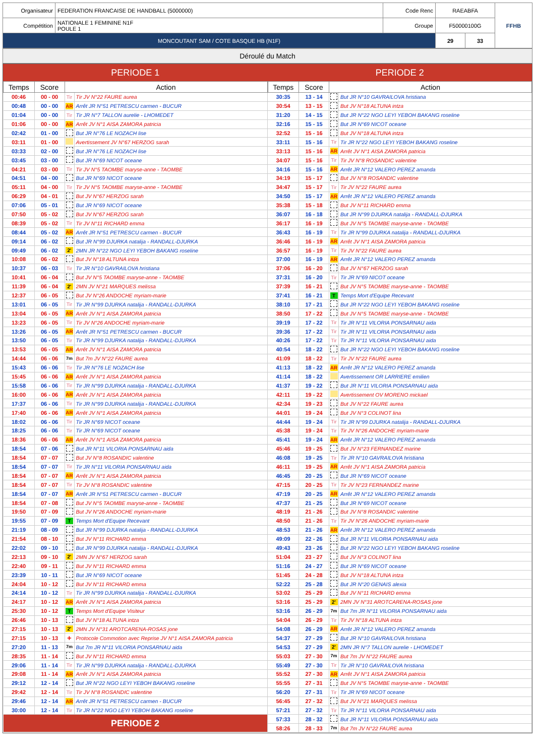| Organisateur | FEDERATION FRANCAISE DE HANDBALL (5000000) | Code Renc | RAEABFA | | FFHB |
| Compétition | NATIONALE 1 FEMININE N1F POULE 1 | Groupe | F50000100G | | |
| MONCOUTANT SAM / COTE BASQUE HB (N1F) | | | 29 | 33 | |
Déroulé du Match
PERIODE 1
| Temps | Score | Action | |
| --- | --- | --- | --- |
| 00:46 | 00 - 00 | Tir | Tir JV N°22 FAURE aurea |
| 00:48 | 00 - 00 | AR | Arrêt JR N°51 PETRESCU carmen - BUCUR |
| 01:04 | 00 - 00 | Tir | Tir JR N°7 TALLON aurelie - LHOMEDET |
| 01:06 | 00 - 00 | AR | Arrêt JV N°1 AISA ZAMORA patricia |
| 02:42 | 01 - 00 | | But JR N°76 LE NOZACH lise |
| 03:11 | 01 - 00 | | Avertissement JV N°67 HERZOG sarah |
| 03:33 | 02 - 00 | | But JR N°76 LE NOZACH lise |
| 03:45 | 03 - 00 | | But JR N°69 NICOT oceane |
| 04:21 | 03 - 00 | Tir | Tir JV N°5 TAOMBE maryse-anne - TAOMBE |
| 04:51 | 04 - 00 | | But JR N°69 NICOT oceane |
| 05:11 | 04 - 00 | Tir | Tir JV N°5 TAOMBE maryse-anne - TAOMBE |
| 06:29 | 04 - 01 | | But JV N°67 HERZOG sarah |
| 07:06 | 05 - 01 | | But JR N°69 NICOT oceane |
| 07:50 | 05 - 02 | | But JV N°67 HERZOG sarah |
| 08:39 | 05 - 02 | Tir | Tir JV N°11 RICHARD emma |
| 08:44 | 05 - 02 | AR | Arrêt JR N°51 PETRESCU carmen - BUCUR |
| 09:14 | 06 - 02 | | But JR N°99 DJURKA natalija - RANDALL-DJURKA |
| 09:49 | 06 - 02 | 2' | 2MN JR N°22 NGO LEYI YEBOH BAKANG roseline |
| 10:08 | 06 - 02 | | But JV N°18 ALTUNA intza |
| 10:37 | 06 - 03 | Tir | Tir JR N°10 GAVRAILOVA hristiana |
| 10:41 | 06 - 04 | | But JV N°5 TAOMBE maryse-anne - TAOMBE |
| 11:39 | 06 - 04 | 2' | 2MN JV N°21 MARQUES melissa |
| 12:37 | 06 - 05 | | But JV N°26 ANDOCHE myriam-marie |
| 13:01 | 06 - 05 | Tir | Tir JR N°99 DJURKA natalija - RANDALL-DJURKA |
| 13:04 | 06 - 05 | AR | Arrêt JV N°1 AISA ZAMORA patricia |
| 13:23 | 06 - 05 | Tir | Tir JV N°26 ANDOCHE myriam-marie |
| 13:26 | 06 - 05 | AR | Arrêt JR N°51 PETRESCU carmen - BUCUR |
| 13:50 | 06 - 05 | Tir | Tir JR N°99 DJURKA natalija - RANDALL-DJURKA |
| 13:53 | 06 - 05 | AR | Arrêt JV N°1 AISA ZAMORA patricia |
| 14:44 | 06 - 06 | 7m | But 7m JV N°22 FAURE aurea |
| 15:43 | 06 - 06 | Tir | Tir JR N°76 LE NOZACH lise |
| 15:45 | 06 - 06 | AR | Arrêt JV N°1 AISA ZAMORA patricia |
| 15:58 | 06 - 06 | Tir | Tir JR N°99 DJURKA natalija - RANDALL-DJURKA |
| 16:00 | 06 - 06 | AR | Arrêt JV N°1 AISA ZAMORA patricia |
| 17:37 | 06 - 06 | Tir | Tir JR N°99 DJURKA natalija - RANDALL-DJURKA |
| 17:40 | 06 - 06 | AR | Arrêt JV N°1 AISA ZAMORA patricia |
| 18:02 | 06 - 06 | Tir | Tir JR N°69 NICOT oceane |
| 18:25 | 06 - 06 | Tir | Tir JR N°69 NICOT oceane |
| 18:36 | 06 - 06 | AR | Arrêt JV N°1 AISA ZAMORA patricia |
| 18:54 | 07 - 06 | | But JR N°11 VILORIA PONSARNAU aida |
| 18:54 | 07 - 07 | | But JV N°8 ROSANDIC valentine |
| 18:54 | 07 - 07 | Tir | Tir JR N°11 VILORIA PONSARNAU aida |
| 18:54 | 07 - 07 | AR | Arrêt JV N°1 AISA ZAMORA patricia |
| 18:54 | 07 - 07 | Tir | Tir JV N°8 ROSANDIC valentine |
| 18:54 | 07 - 07 | AR | Arrêt JR N°51 PETRESCU carmen - BUCUR |
| 18:54 | 07 - 08 | | But JV N°5 TAOMBE maryse-anne - TAOMBE |
| 19:50 | 07 - 09 | | But JV N°26 ANDOCHE myriam-marie |
| 19:55 | 07 - 09 | T | Temps Mort d'Equipe Recevant |
| 21:19 | 08 - 09 | | But JR N°99 DJURKA natalija - RANDALL-DJURKA |
| 21:54 | 08 - 10 | | But JV N°11 RICHARD emma |
| 22:02 | 09 - 10 | | But JR N°99 DJURKA natalija - RANDALL-DJURKA |
| 22:13 | 09 - 10 | 2' | 2MN JV N°67 HERZOG sarah |
| 22:40 | 09 - 11 | | But JV N°11 RICHARD emma |
| 23:39 | 10 - 11 | | But JR N°69 NICOT oceane |
| 24:04 | 10 - 12 | | But JV N°11 RICHARD emma |
| 24:14 | 10 - 12 | Tir | Tir JR N°99 DJURKA natalija - RANDALL-DJURKA |
| 24:17 | 10 - 12 | AR | Arrêt JV N°1 AISA ZAMORA patricia |
| 25:30 | 10 - 12 | T | Temps Mort d'Equipe Visiteur |
| 26:46 | 10 - 13 | | But JV N°18 ALTUNA intza |
| 27:15 | 10 - 13 | 2' | 2MN JV N°31 AROTCARENA-ROSAS jone |
| 27:15 | 10 - 13 | + | Protocole Commotion avec Reprise JV N°1 AISA ZAMORA patricia |
| 27:20 | 11 - 13 | 7m | But 7m JR N°11 VILORIA PONSARNAU aida |
| 28:35 | 11 - 14 | | But JV N°11 RICHARD emma |
| 29:06 | 11 - 14 | Tir | Tir JR N°99 DJURKA natalija - RANDALL-DJURKA |
| 29:08 | 11 - 14 | AR | Arrêt JV N°1 AISA ZAMORA patricia |
| 29:12 | 12 - 14 | | But JR N°22 NGO LEYI YEBOH BAKANG roseline |
| 29:42 | 12 - 14 | Tir | Tir JV N°8 ROSANDIC valentine |
| 29:46 | 12 - 14 | AR | Arrêt JR N°51 PETRESCU carmen - BUCUR |
| 30:00 | 12 - 14 | Tir | Tir JR N°22 NGO LEYI YEBOH BAKANG roseline |
| PERIODE 2 | | | |
PERIODE 2
| Temps | Score | Action | |
| --- | --- | --- | --- |
| 30:35 | 13 - 14 | | But JR N°10 GAVRAILOVA hristiana |
| 30:54 | 13 - 15 | | But JV N°18 ALTUNA intza |
| 31:20 | 14 - 15 | | But JR N°22 NGO LEYI YEBOH BAKANG roseline |
| 32:16 | 15 - 15 | | But JR N°69 NICOT oceane |
| 32:52 | 15 - 16 | | But JV N°18 ALTUNA intza |
| 33:11 | 15 - 16 | Tir | Tir JR N°22 NGO LEYI YEBOH BAKANG roseline |
| 33:13 | 15 - 16 | AR | Arrêt JV N°1 AISA ZAMORA patricia |
| 34:07 | 15 - 16 | Tir | Tir JV N°8 ROSANDIC valentine |
| 34:16 | 15 - 16 | AR | Arrêt JR N°12 VALERO PEREZ amanda |
| 34:19 | 15 - 17 | | But JV N°8 ROSANDIC valentine |
| 34:47 | 15 - 17 | Tir | Tir JV N°22 FAURE aurea |
| 34:50 | 15 - 17 | AR | Arrêt JR N°12 VALERO PEREZ amanda |
| 35:38 | 15 - 18 | | But JV N°11 RICHARD emma |
| 36:07 | 16 - 18 | | But JR N°99 DJURKA natalija - RANDALL-DJURKA |
| 36:17 | 16 - 19 | | But JV N°5 TAOMBE maryse-anne - TAOMBE |
| 36:43 | 16 - 19 | Tir | Tir JR N°99 DJURKA natalija - RANDALL-DJURKA |
| 36:46 | 16 - 19 | AR | Arrêt JV N°1 AISA ZAMORA patricia |
| 36:57 | 16 - 19 | Tir | Tir JV N°22 FAURE aurea |
| 37:00 | 16 - 19 | AR | Arrêt JR N°12 VALERO PEREZ amanda |
| 37:06 | 16 - 20 | | But JV N°67 HERZOG sarah |
| 37:31 | 16 - 20 | Tir | Tir JR N°69 NICOT oceane |
| 37:39 | 16 - 21 | | But JV N°5 TAOMBE maryse-anne - TAOMBE |
| 37:41 | 16 - 21 | T | Temps Mort d'Equipe Recevant |
| 38:10 | 17 - 21 | | But JR N°22 NGO LEYI YEBOH BAKANG roseline |
| 38:50 | 17 - 22 | | But JV N°5 TAOMBE maryse-anne - TAOMBE |
| 39:19 | 17 - 22 | Tir | Tir JR N°11 VILORIA PONSARNAU aida |
| 39:36 | 17 - 22 | Tir | Tir JR N°11 VILORIA PONSARNAU aida |
| 40:26 | 17 - 22 | Tir | Tir JR N°11 VILORIA PONSARNAU aida |
| 40:54 | 18 - 22 | | But JR N°22 NGO LEYI YEBOH BAKANG roseline |
| 41:09 | 18 - 22 | Tir | Tir JV N°22 FAURE aurea |
| 41:13 | 18 - 22 | AR | Arrêt JR N°12 VALERO PEREZ amanda |
| 41:14 | 18 - 22 | | Avertissement OR LARRIERE emilien |
| 41:37 | 19 - 22 | | But JR N°11 VILORIA PONSARNAU aida |
| 42:11 | 19 - 22 | | Avertissement OV MORENO mickael |
| 42:34 | 19 - 23 | | But JV N°22 FAURE aurea |
| 44:01 | 19 - 24 | | But JV N°3 COLINOT lina |
| 44:44 | 19 - 24 | Tir | Tir JR N°99 DJURKA natalija - RANDALL-DJURKA |
| 45:38 | 19 - 24 | Tir | Tir JV N°26 ANDOCHE myriam-marie |
| 45:41 | 19 - 24 | AR | Arrêt JR N°12 VALERO PEREZ amanda |
| 45:46 | 19 - 25 | | But JV N°23 FERNANDEZ marine |
| 46:08 | 19 - 25 | Tir | Tir JR N°10 GAVRAILOVA hristiana |
| 46:11 | 19 - 25 | AR | Arrêt JV N°1 AISA ZAMORA patricia |
| 46:45 | 20 - 25 | | But JR N°69 NICOT oceane |
| 47:15 | 20 - 25 | Tir | Tir JV N°23 FERNANDEZ marine |
| 47:19 | 20 - 25 | AR | Arrêt JR N°12 VALERO PEREZ amanda |
| 47:37 | 21 - 25 | | But JR N°69 NICOT oceane |
| 48:19 | 21 - 26 | | But JV N°8 ROSANDIC valentine |
| 48:50 | 21 - 26 | Tir | Tir JV N°26 ANDOCHE myriam-marie |
| 48:53 | 21 - 26 | AR | Arrêt JR N°12 VALERO PEREZ amanda |
| 49:09 | 22 - 26 | | But JR N°11 VILORIA PONSARNAU aida |
| 49:43 | 23 - 26 | | But JR N°22 NGO LEYI YEBOH BAKANG roseline |
| 51:04 | 23 - 27 | | But JV N°3 COLINOT lina |
| 51:16 | 24 - 27 | | But JR N°69 NICOT oceane |
| 51:45 | 24 - 28 | | But JV N°18 ALTUNA intza |
| 52:22 | 25 - 28 | | But JR N°20 GENAIS alexia |
| 53:02 | 25 - 29 | | But JV N°11 RICHARD emma |
| 53:16 | 25 - 29 | 2' | 2MN JV N°31 AROTCARENA-ROSAS jone |
| 53:16 | 26 - 29 | 7m | But 7m JR N°11 VILORIA PONSARNAU aida |
| 54:04 | 26 - 29 | Tir | Tir JV N°18 ALTUNA intza |
| 54:08 | 26 - 29 | AR | Arrêt JR N°12 VALERO PEREZ amanda |
| 54:37 | 27 - 29 | | But JR N°10 GAVRAILOVA hristiana |
| 54:53 | 27 - 29 | 2' | 2MN JR N°7 TALLON aurelie - LHOMEDET |
| 55:03 | 27 - 30 | 7m | But 7m JV N°22 FAURE aurea |
| 55:49 | 27 - 30 | Tir | Tir JR N°10 GAVRAILOVA hristiana |
| 55:52 | 27 - 30 | AR | Arrêt JV N°1 AISA ZAMORA patricia |
| 55:55 | 27 - 31 | | But JV N°5 TAOMBE maryse-anne - TAOMBE |
| 56:20 | 27 - 31 | Tir | Tir JR N°69 NICOT oceane |
| 56:45 | 27 - 32 | | But JV N°21 MARQUES melissa |
| 57:21 | 27 - 32 | Tir | Tir JR N°11 VILORIA PONSARNAU aida |
| 57:33 | 28 - 32 | | But JR N°11 VILORIA PONSARNAU aida |
| 58:26 | 28 - 33 | 7m | But 7m JV N°22 FAURE aurea |